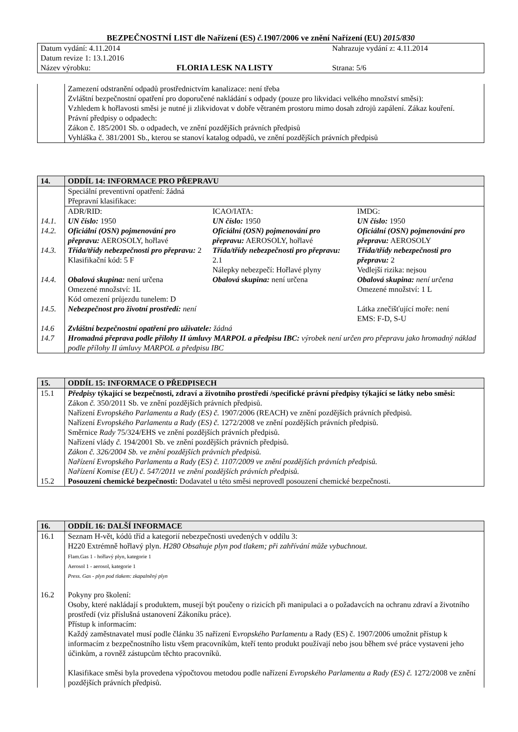BEZPEČNOSTNÍ LIST dle Nařízení (ES) č. 1907/2006 ve znění Nařízení (EU) 2015/830
| Datum vydání: 4.11.2014 | | Nahrazuje vydání z: 4.11.2014 |
| Datum revize 1: 13.1.2016 | | |
| Název výrobku: | FLORIA LESK NA LISTY | Strana: 5/6 |
| | Zamezení odstranění odpadů prostřednictvím kanalizace: není třeba Zvláštní bezpečnostní opatření pro doporučené nakládání s odpady (pouze pro likvidaci velkého množství směsi): Vzhledem k hořlavosti směsi je nutné ji zlikvidovat v dobře větraném prostoru mimo dosah zdrojů zapálení. Zákaz kouření. Právní předpisy o odpadech: Zákon č. 185/2001 Sb. o odpadech, ve znění pozdějších právních předpisů Vyhláška č. 381/2001 Sb., kterou se stanoví katalog odpadů, ve znění pozdějších právních předpisů |
| 14. | ODDÍL 14: INFORMACE PRO PŘEPRAVU | | |
| --- | --- | --- | --- |
| | Speciální preventivní opatření: žádná Přepravní klasifikace: | | |
| | ADR/RID: | ICAO/IATA: | IMDG: |
| 14.1. | UN číslo: 1950 | UN číslo: 1950 | UN číslo: 1950 |
| 14.2. | Oficiální (OSN) pojmenování pro přepravu: AEROSOLY, hořlavé | Oficiální (OSN) pojmenování pro přepravu: AEROSOLY, hořlavé | Oficiální (OSN) pojmenování pro přepravu: AEROSOLY |
| 14.3. | Třída/třídy nebezpečnosti pro přepravu: 2 Klasifikační kód: 5 F | Třída/třídy nebezpečnosti pro přepravu: 2.1 Nálepky nebezpečí: Hořlavé plyny | Třída/třídy nebezpečnosti pro přepravu: 2 Vedlejší rizika: nejsou |
| 14.4. | Obalová skupina: není určena Omezené množství: 1L Kód omezení průjezdu tunelem: D | Obalová skupina: není určena | Obalová skupina: není určena Omezené množství: 1 L |
| 14.5. | Nebezpečnost pro životní prostředí: není | | Látka znečišťující moře: není EMS: F-D, S-U |
| 14.6 | Zvláštní bezpečnostní opatření pro uživatele: žádná | | |
| 14.7 | Hromadná přeprava podle přílohy II úmluvy MARPOL a předpisu IBC: výrobek není určen pro přepravu jako hromadný náklad podle přílohy II úmluvy MARPOL a předpisu IBC | | |
| 15. | ODDÍL 15: INFORMACE O PŘEDPISECH |
| --- | --- |
| 15.1 | Předpisy týkající se bezpečnosti, zdraví a životního prostředí /specifické právní předpisy týkající se látky nebo směsi: Zákon č. 350/2011 Sb. ve znění pozdějších právních předpisů. Nařízení Evropského Parlamentu a Rady (ES) č. 1907/2006 (REACH) ve znění pozdějších právních předpisů. Nařízení Evropského Parlamentu a Rady (ES) č. 1272/2008 ve znění pozdějších právních předpisů. Směrnice Rady 75/324/EHS ve znění pozdějších právních předpisů. Nařízení vlády č. 194/2001 Sb. ve znění pozdějších právních předpisů. Zákon č. 326/2004 Sb. ve znění pozdějších právních předpisů. Nařízení Evropského Parlamentu a Rady (ES) č. 1107/2009 ve znění pozdějších právních předpisů. Nařízení Komise (EU) č. 547/2011 ve znění pozdějších právních předpisů. |
| 15.2 | Posouzení chemické bezpečnosti: Dodavatel u této směsi neprovedl posouzení chemické bezpečnosti. |
| 16. | ODDÍL 16: DALŠÍ INFORMACE |
| --- | --- |
| 16.1 | Seznam H-vět, kódů tříd a kategorií nebezpečnosti uvedených v oddílu 3: H220 Extrémně hořlavý plyn. H280 Obsahuje plyn pod tlakem; při zahřívání může vybuchnout. Flam.Gas 1 - hořlavý plyn, kategorie 1 Aerosol 1 - aerosol, kategorie 1 Press. Gas - plyn pod tlakem: zkapalněný plyn |
| 16.2 | Pokyny pro školení: Osoby, které nakládají s produktem, musejí být poučeny o rizicích při manipulaci a o požadavcích na ochranu zdraví a životního prostředí (viz příslušná ustanovení Zákoníku práce). Přístup k informacím: Každý zaměstnavatel musí podle článku 35 nařízení E vropského P arlamentu a Rady (ES) č. 1907/2006 umožnit přístup k informacím z bezpečnostního listu všem pracovníkům, kteří tento produkt používají nebo jsou během své práce vystaveni jeho účinkům, a rovněž zástupcům těchto pracovníků. Klasifikace směsi byla provedena výpočtovou metodou podle nařízení Evropského Parlamentu a Rady (ES) č. 1272/2008 ve znění pozdějších právních předpisů. |